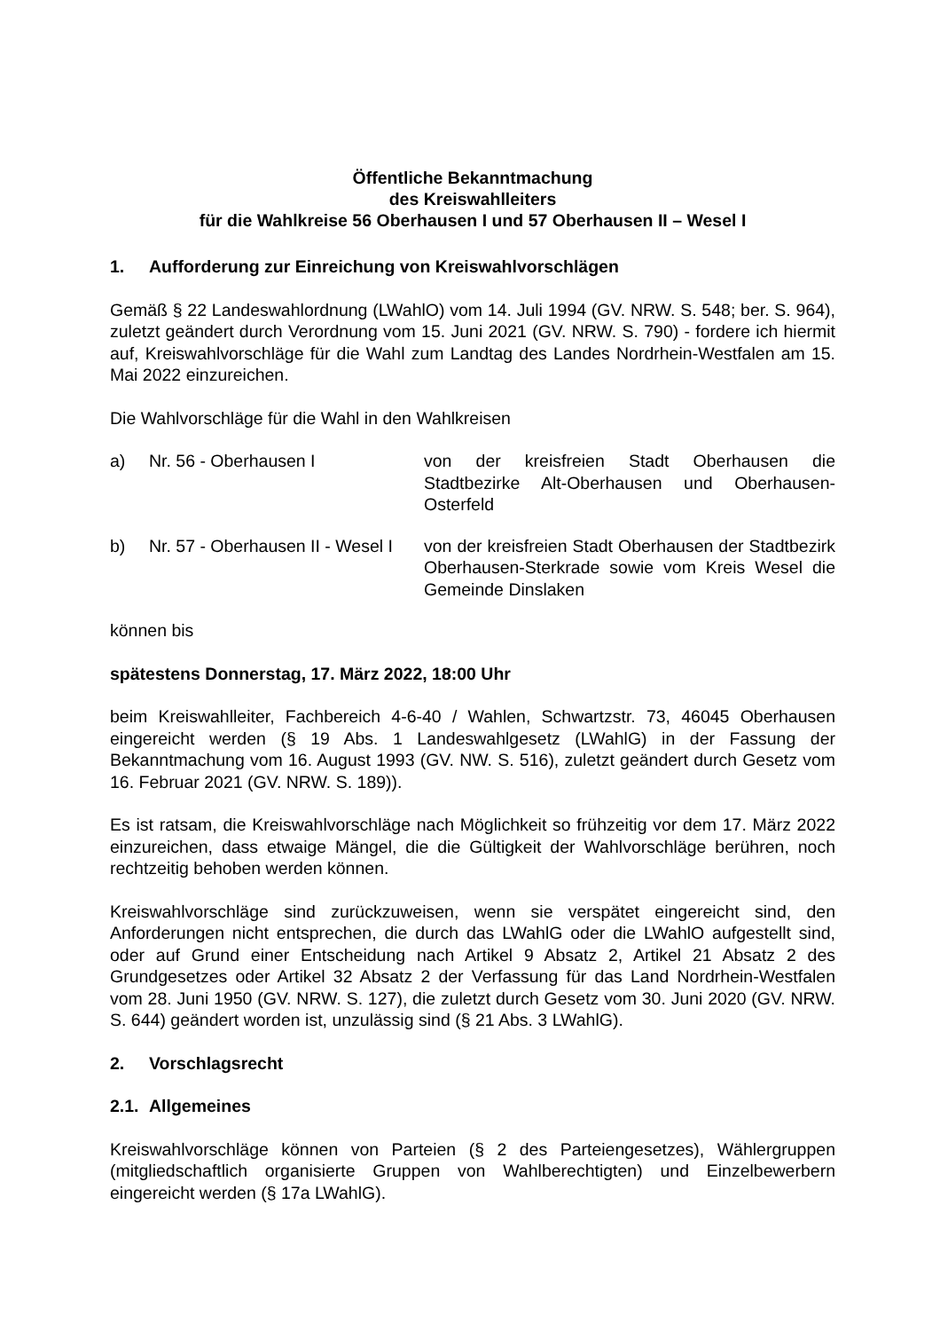Öffentliche Bekanntmachung
des Kreiswahlleiters
für die Wahlkreise 56 Oberhausen I und 57 Oberhausen II – Wesel I
1. Aufforderung zur Einreichung von Kreiswahlvorschlägen
Gemäß § 22 Landeswahlordnung (LWahlO) vom 14. Juli 1994 (GV. NRW. S. 548; ber. S. 964), zuletzt geändert durch Verordnung vom 15. Juni 2021 (GV. NRW. S. 790) - fordere ich hiermit auf, Kreiswahlvorschläge für die Wahl zum Landtag des Landes Nordrhein-Westfalen am 15. Mai 2022 einzureichen.
Die Wahlvorschläge für die Wahl in den Wahlkreisen
a) Nr. 56 - Oberhausen I von der kreisfreien Stadt Oberhausen die Stadtbezirke Alt-Oberhausen und Oberhausen-Osterfeld
b) Nr. 57 - Oberhausen II - Wesel I
von der kreisfreien Stadt Oberhausen der Stadtbezirk Oberhausen-Sterkrade sowie vom Kreis Wesel die Gemeinde Dinslaken
können bis
spätestens Donnerstag, 17. März 2022, 18:00 Uhr
beim Kreiswahlleiter, Fachbereich 4-6-40 / Wahlen, Schwartzstr. 73, 46045 Oberhausen eingereicht werden (§ 19 Abs. 1 Landeswahlgesetz (LWahlG) in der Fassung der Bekanntmachung vom 16. August 1993 (GV. NW. S. 516), zuletzt geändert durch Gesetz vom 16. Februar 2021 (GV. NRW. S. 189)).
Es ist ratsam, die Kreiswahlvorschläge nach Möglichkeit so frühzeitig vor dem 17. März 2022 einzureichen, dass etwaige Mängel, die die Gültigkeit der Wahlvorschläge berühren, noch rechtzeitig behoben werden können.
Kreiswahlvorschläge sind zurückzuweisen, wenn sie verspätet eingereicht sind, den Anforderungen nicht entsprechen, die durch das LWahlG oder die LWahlO aufgestellt sind, oder auf Grund einer Entscheidung nach Artikel 9 Absatz 2, Artikel 21 Absatz 2 des Grundgesetzes oder Artikel 32 Absatz 2 der Verfassung für das Land Nordrhein-Westfalen vom 28. Juni 1950 (GV. NRW. S. 127), die zuletzt durch Gesetz vom 30. Juni 2020 (GV. NRW. S. 644) geändert worden ist, unzulässig sind (§ 21 Abs. 3 LWahlG).
2. Vorschlagsrecht
2.1. Allgemeines
Kreiswahlvorschläge können von Parteien (§ 2 des Parteiengesetzes), Wählergruppen (mitgliedschaftlich organisierte Gruppen von Wahlberechtigten) und Einzelbewerbern eingereicht werden (§ 17a LWahlG).